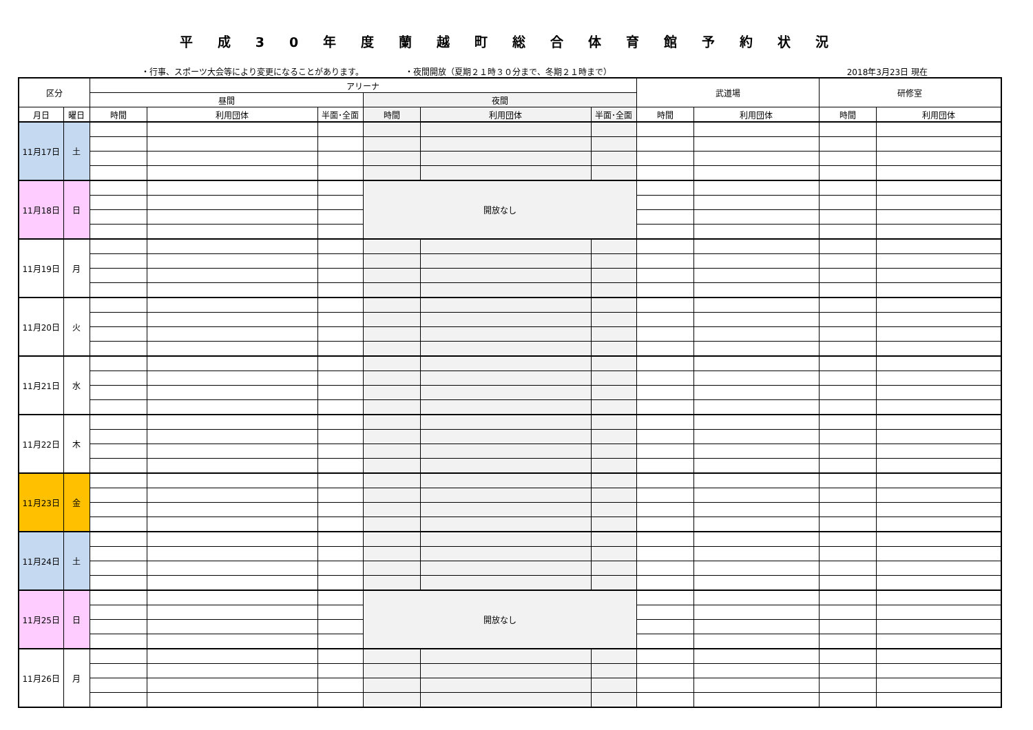平成30年度蘭越町総合体育館予約状況
・行事、スポーツ大会等により変更になることがあります。 ・夜間開放（夏期２１時３０分まで、冬期２１時まで） 2018年3月23日 現在
| 区分 | | アリーナ | | | | | | 武道場 | | 研修室 | |
| --- | --- | --- | --- | --- | --- | --- | --- | --- | --- | --- | --- |
| | | 昼間 | | | 夜間 | | | | | | |
| 月日 | 曜日 | 時間 | 利用団体 | 半面･全面 | 時間 | 利用団体 | 半面･全面 | 時間 | 利用団体 | 時間 | 利用団体 |
| 11月17日 | 土 | | | | | | | | | | |
| 11月18日 | 日 | | | | 開放なし | | | | | | |
| 11月19日 | 月 | | | | | | | | | | |
| 11月20日 | 火 | | | | | | | | | | |
| 11月21日 | 水 | | | | | | | | | | |
| 11月22日 | 木 | | | | | | | | | | |
| 11月23日 | 金 | | | | | | | | | | |
| 11月24日 | 土 | | | | | | | | | | |
| 11月25日 | 日 | | | | 開放なし | | | | | | |
| 11月26日 | 月 | | | | | | | | | | |